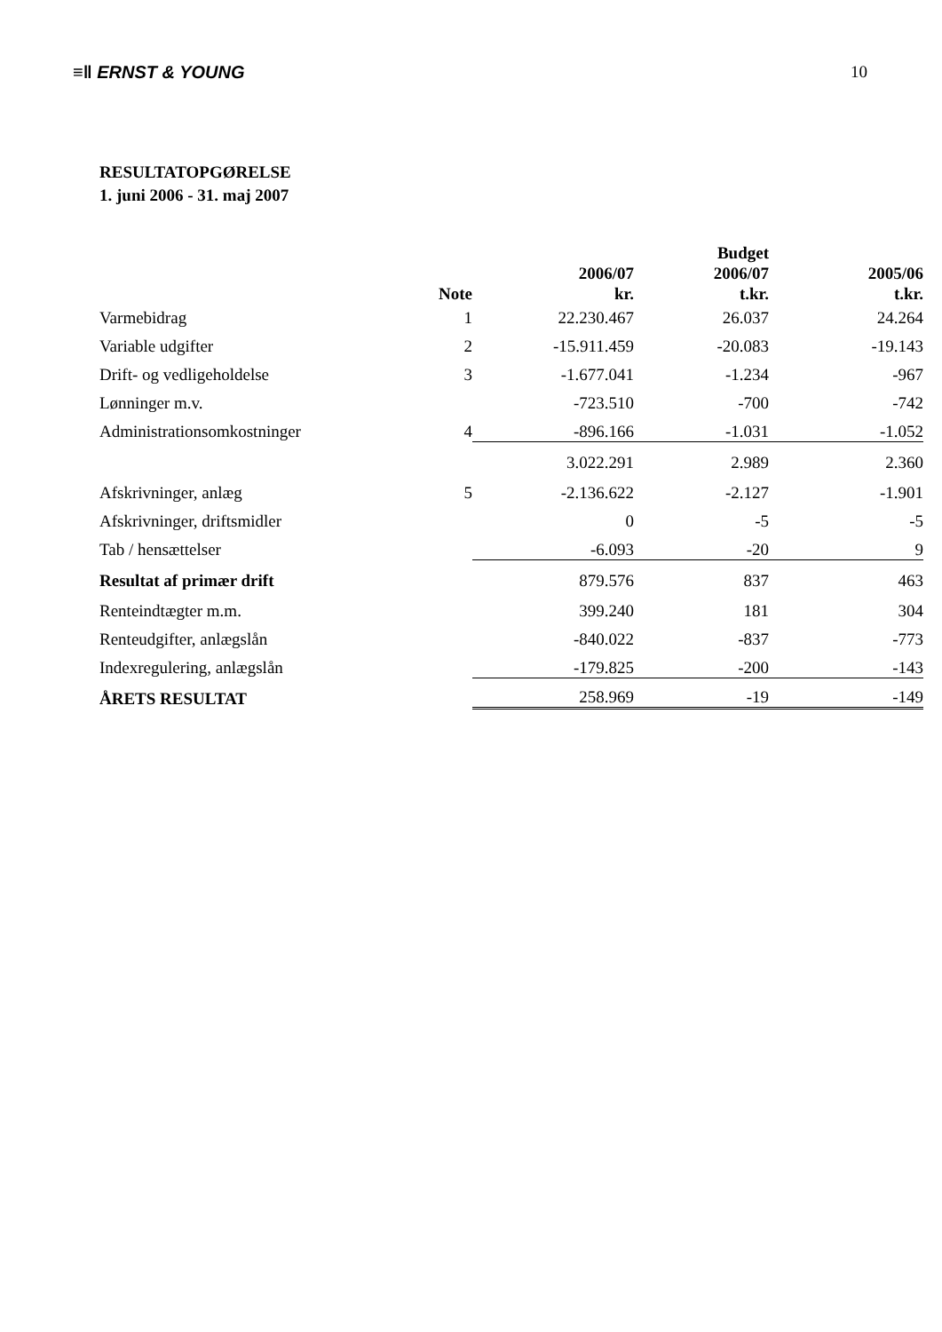≡ǁ ERNST & YOUNG 10
RESULTATOPGØRELSE
1. juni 2006 - 31. maj 2007
| | Note | 2006/07 kr. | Budget 2006/07 t.kr. | 2005/06 t.kr. |
| --- | --- | --- | --- | --- |
| Varmebidrag | 1 | 22.230.467 | 26.037 | 24.264 |
| Variable udgifter | 2 | -15.911.459 | -20.083 | -19.143 |
| Drift- og vedligeholdelse | 3 | -1.677.041 | -1.234 | -967 |
| Lønninger m.v. | | -723.510 | -700 | -742 |
| Administrationsomkostninger | 4 | -896.166 | -1.031 | -1.052 |
| | | 3.022.291 | 2.989 | 2.360 |
| Afskrivninger, anlæg | 5 | -2.136.622 | -2.127 | -1.901 |
| Afskrivninger, driftsmidler | | 0 | -5 | -5 |
| Tab / hensættelser | | -6.093 | -20 | 9 |
| Resultat af primær drift | | 879.576 | 837 | 463 |
| Renteindtægter m.m. | | 399.240 | 181 | 304 |
| Renteudgifter, anlægslån | | -840.022 | -837 | -773 |
| Indexregulering, anlægslån | | -179.825 | -200 | -143 |
| ÅRETS RESULTAT | | 258.969 | -19 | -149 |